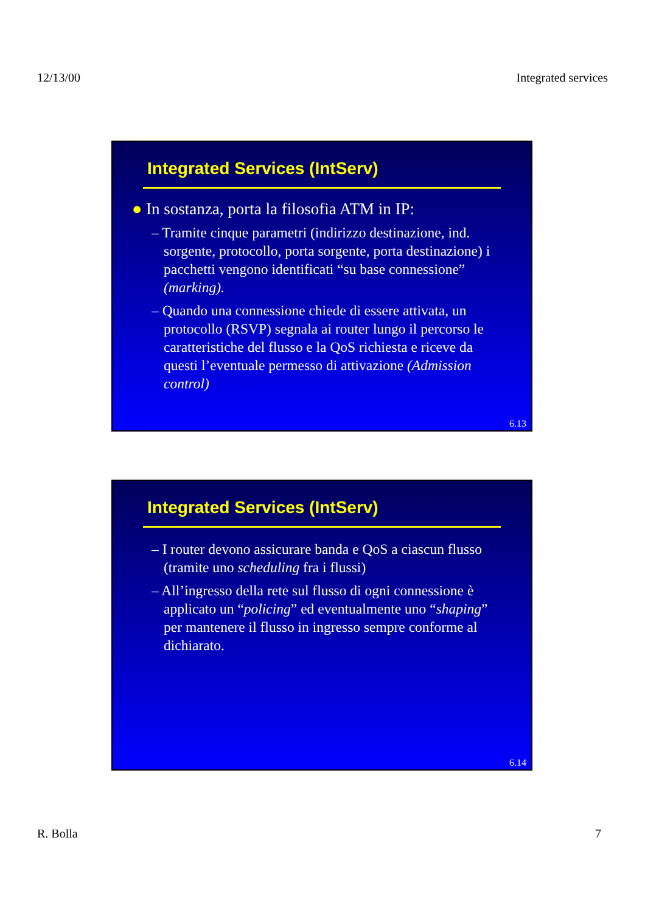12/13/00 Integrated services
Integrated Services (IntServ)
● In sostanza, porta la filosofia ATM in IP:
– Tramite cinque parametri (indirizzo destinazione, ind. sorgente, protocollo, porta sorgente, porta destinazione) i pacchetti vengono identificati “su base connessione” (marking).
– Quando una connessione chiede di essere attivata, un protocollo (RSVP) segnala ai router lungo il percorso le caratteristiche del flusso e la QoS richiesta e riceve da questi l’eventuale permesso di attivazione (Admission control)
6.13
Integrated Services (IntServ)
– I router devono assicurare banda e QoS a ciascun flusso (tramite uno scheduling fra i flussi)
– All’ingresso della rete sul flusso di ogni connessione è applicato un “policing” ed eventualmente uno “shaping” per mantenere il flusso in ingresso sempre conforme al dichiarato.
6.14
R. Bolla 7